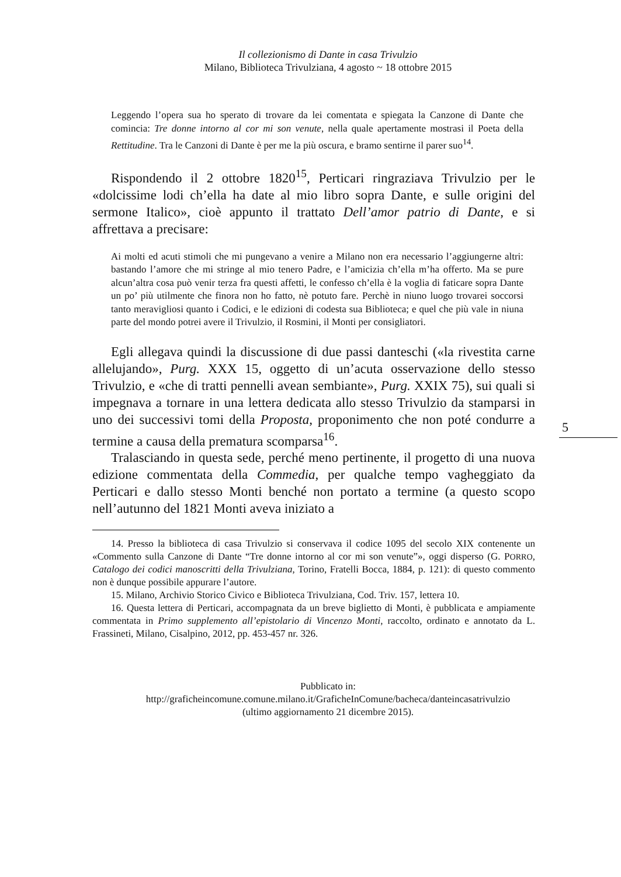Il collezionismo di Dante in casa Trivulzio
Milano, Biblioteca Trivulziana, 4 agosto ~ 18 ottobre 2015
5
Leggendo l’opera sua ho sperato di trovare da lei comentata e spiegata la Canzone di Dante che comincia: Tre donne intorno al cor mi son venute, nella quale apertamente mostrasi il Poeta della Rettitudine. Tra le Canzoni di Dante è per me la più oscura, e bramo sentirne il parer suo<sup>14</sup>.
Rispondendo il 2 ottobre 1820<sup>15</sup>, Perticari ringraziava Trivulzio per le «dolcissime lodi ch’ella ha date al mio libro sopra Dante, e sulle origini del sermone Italico», cioè appunto il trattato Dell’amor patrio di Dante, e si affrettava a precisare:
Ai molti ed acuti stimoli che mi pungevano a venire a Milano non era necessario l’aggiungerne altri: bastando l’amore che mi stringe al mio tenero Padre, e l’amicizia ch’ella m’ha offerto. Ma se pure alcun’altra cosa può venir terza fra questi affetti, le confesso ch’ella è la voglia di faticare sopra Dante un po’ più utilmente che finora non ho fatto, nè potuto fare. Perchè in niuno luogo trovarei soccorsi tanto meravigliosi quanto i Codici, e le edizioni di codesta sua Biblioteca; e quel che più vale in niuna parte del mondo potrei avere il Trivulzio, il Rosmini, il Monti per consigliatori.
Egli allegava quindi la discussione di due passi danteschi («la rivestita carne allelujando», Purg. XXX 15, oggetto di un’acuta osservazione dello stesso Trivulzio, e «che di tratti pennelli avean sembiante», Purg. XXIX 75), sui quali si impegnava a tornare in una lettera dedicata allo stesso Trivulzio da stamparsi in uno dei successivi tomi della Proposta, proponimento che non poté condurre a termine a causa della prematura scomparsa<sup>16</sup>.
Tralasciando in questa sede, perché meno pertinente, il progetto di una nuova edizione commentata della Commedia, per qualche tempo vagheggiato da Perticari e dallo stesso Monti benché non portato a termine (a questo scopo nell’autunno del 1821 Monti aveva iniziato a
14. Presso la biblioteca di casa Trivulzio si conservava il codice 1095 del secolo XIX contenente un «Commento sulla Canzone di Dante “Tre donne intorno al cor mi son venute”», oggi disperso (G. PORRO, Catalogo dei codici manoscritti della Trivulziana, Torino, Fratelli Bocca, 1884, p. 121): di questo commento non è dunque possibile appurare l’autore.
15. Milano, Archivio Storico Civico e Biblioteca Trivulziana, Cod. Triv. 157, lettera 10.
16. Questa lettera di Perticari, accompagnata da un breve biglietto di Monti, è pubblicata e ampiamente commentata in Primo supplemento all’epistolario di Vincenzo Monti, raccolto, ordinato e annotato da L. Frassineti, Milano, Cisalpino, 2012, pp. 453-457 nr. 326.
Pubblicato in:
http://graficheincomune.comune.milano.it/GraficheInComune/bacheca/danteincasatrivulzio
(ultimo aggiornamento 21 dicembre 2015).